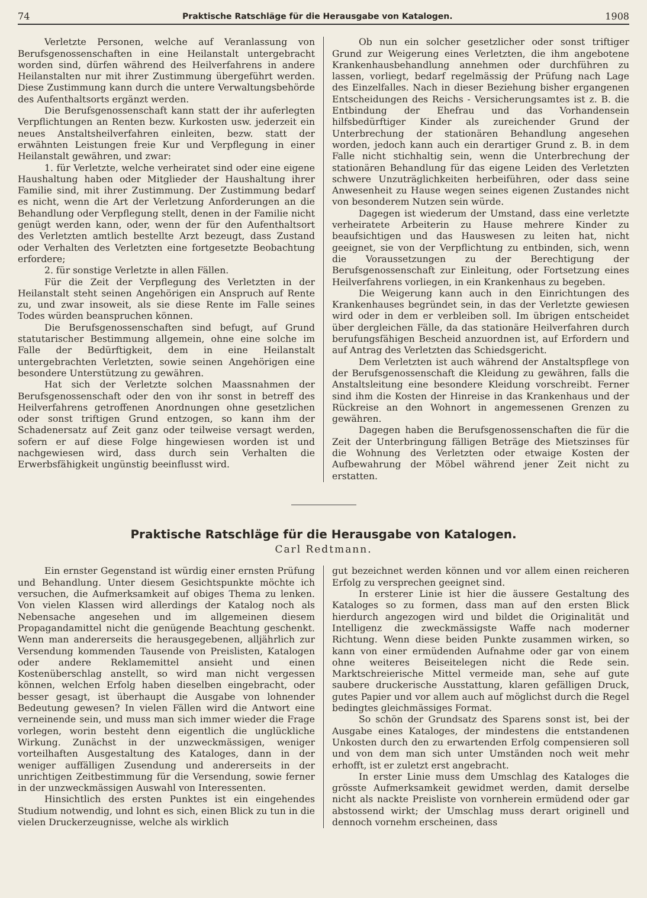74 Praktische Ratschläge für die Herausgabe von Katalogen. 1908
Verletzte Personen, welche auf Veranlassung von Berufsgenossenschaften in eine Heilanstalt untergebracht worden sind, dürfen während des Heilverfahrens in andere Heilanstalten nur mit ihrer Zustimmung übergeführt werden. Diese Zustimmung kann durch die untere Verwaltungsbehörde des Aufenthaltsorts ergänzt werden.
Die Berufsgenossenschaft kann statt der ihr auferlegten Verpflichtungen an Renten bezw. Kurkosten usw. jederzeit ein neues Anstaltsheilverfahren einleiten, bezw. statt der erwähnten Leistungen freie Kur und Verpflegung in einer Heilanstalt gewähren, und zwar:
1. für Verletzte, welche verheiratet sind oder eine eigene Haushaltung haben oder Mitglieder der Haushaltung ihrer Familie sind, mit ihrer Zustimmung. Der Zustimmung bedarf es nicht, wenn die Art der Verletzung Anforderungen an die Behandlung oder Verpflegung stellt, denen in der Familie nicht genügt werden kann, oder, wenn der für den Aufenthaltsort des Verletzten amtlich bestellte Arzt bezeugt, dass Zustand oder Verhalten des Verletzten eine fortgesetzte Beobachtung erfordere;
2. für sonstige Verletzte in allen Fällen.
Für die Zeit der Verpflegung des Verletzten in der Heilanstalt steht seinen Angehörigen ein Anspruch auf Rente zu, und zwar insoweit, als sie diese Rente im Falle seines Todes würden beanspruchen können.
Die Berufsgenossenschaften sind befugt, auf Grund statutarischer Bestimmung allgemein, ohne eine solche im Falle der Bedürftigkeit, dem in eine Heilanstalt untergebrachten Verletzten, sowie seinen Angehörigen eine besondere Unterstützung zu gewähren.
Hat sich der Verletzte solchen Maassnahmen der Berufsgenossenschaft oder den von ihr sonst in betreff des Heilverfahrens getroffenen Anordnungen ohne gesetzlichen oder sonst triftigen Grund entzogen, so kann ihm der Schadenersatz auf Zeit ganz oder teilweise versagt werden, sofern er auf diese Folge hingewiesen worden ist und nachgewiesen wird, dass durch sein Verhalten die Erwerbsfähigkeit ungünstig beeinflusst wird.
Ob nun ein solcher gesetzlicher oder sonst triftiger Grund zur Weigerung eines Verletzten, die ihm angebotene Krankenhausbehandlung annehmen oder durchführen zu lassen, vorliegt, bedarf regelmässig der Prüfung nach Lage des Einzelfalles. Nach in dieser Beziehung bisher ergangenen Entscheidungen des Reichs - Versicherungsamtes ist z. B. die Entbindung der Ehefrau und das Vorhandensein hilfsbedürftiger Kinder als zureichender Grund der Unterbrechung der stationären Behandlung angesehen worden, jedoch kann auch ein derartiger Grund z. B. in dem Falle nicht stichhaltig sein, wenn die Unterbrechung der stationären Behandlung für das eigene Leiden des Verletzten schwere Unzuträglichkeiten herbeiführen, oder dass seine Anwesenheit zu Hause wegen seines eigenen Zustandes nicht von besonderem Nutzen sein würde.
Dagegen ist wiederum der Umstand, dass eine verletzte verheiratete Arbeiterin zu Hause mehrere Kinder zu beaufsichtigen und das Hauswesen zu leiten hat, nicht geeignet, sie von der Verpflichtung zu entbinden, sich, wenn die Voraussetzungen zu der Berechtigung der Berufsgenossenschaft zur Einleitung, oder Fortsetzung eines Heilverfahrens vorliegen, in ein Krankenhaus zu begeben.
Die Weigerung kann auch in den Einrichtungen des Krankenhauses begründet sein, in das der Verletzte gewiesen wird oder in dem er verbleiben soll. Im übrigen entscheidet über dergleichen Fälle, da das stationäre Heilverfahren durch berufungsfähigen Bescheid anzuordnen ist, auf Erfordern und auf Antrag des Verletzten das Schiedsgericht.
Dem Verletzten ist auch während der Anstaltspflege von der Berufsgenossenschaft die Kleidung zu gewähren, falls die Anstaltsleitung eine besondere Kleidung vorschreibt. Ferner sind ihm die Kosten der Hinreise in das Krankenhaus und der Rückreise an den Wohnort in angemessenen Grenzen zu gewähren.
Dagegen haben die Berufsgenossenschaften die für die Zeit der Unterbringung fälligen Beträge des Mietszinses für die Wohnung des Verletzten oder etwaige Kosten der Aufbewahrung der Möbel während jener Zeit nicht zu erstatten.
Praktische Ratschläge für die Herausgabe von Katalogen.
Carl Redtmann.
Ein ernster Gegenstand ist würdig einer ernsten Prüfung und Behandlung. Unter diesem Gesichtspunkte möchte ich versuchen, die Aufmerksamkeit auf obiges Thema zu lenken. Von vielen Klassen wird allerdings der Katalog noch als Nebensache angesehen und im allgemeinen diesem Propagandamittel nicht die genügende Beachtung geschenkt. Wenn man andererseits die herausgegebenen, alljährlich zur Versendung kommenden Tausende von Preislisten, Katalogen oder andere Reklamemittel ansieht und einen Kostenüberschlag anstellt, so wird man nicht vergessen können, welchen Erfolg haben dieselben eingebracht, oder besser gesagt, ist überhaupt die Ausgabe von lohnender Bedeutung gewesen? In vielen Fällen wird die Antwort eine verneinende sein, und muss man sich immer wieder die Frage vorlegen, worin besteht denn eigentlich die unglückliche Wirkung. Zunächst in der unzweckmässigen, weniger vorteilhaften Ausgestaltung des Kataloges, dann in der weniger auffälligen Zusendung und andererseits in der unrichtigen Zeitbestimmung für die Versendung, sowie ferner in der unzweckmässigen Auswahl von Interessenten.
Hinsichtlich des ersten Punktes ist ein eingehendes Studium notwendig, und lohnt es sich, einen Blick zu tun in die vielen Druckerzeugnisse, welche als wirklich
gut bezeichnet werden können und vor allem einen reicheren Erfolg zu versprechen geeignet sind.
In ersterer Linie ist hier die äussere Gestaltung des Kataloges so zu formen, dass man auf den ersten Blick hierdurch angezogen wird und bildet die Originalität und Intelligenz die zweckmässigste Waffe nach moderner Richtung. Wenn diese beiden Punkte zusammen wirken, so kann von einer ermüdenden Aufnahme oder gar von einem ohne weiteres Beiseitelegen nicht die Rede sein. Marktschreierische Mittel vermeide man, sehe auf gute saubere druckerische Ausstattung, klaren gefälligen Druck, gutes Papier und vor allem auch auf möglichst durch die Regel bedingtes gleichmässiges Format.
So schön der Grundsatz des Sparens sonst ist, bei der Ausgabe eines Kataloges, der mindestens die entstandenen Unkosten durch den zu erwartenden Erfolg compensieren soll und von dem man sich unter Umständen noch weit mehr erhofft, ist er zuletzt erst angebracht.
In erster Linie muss dem Umschlag des Kataloges die grösste Aufmerksamkeit gewidmet werden, damit derselbe nicht als nackte Preisliste von vornherein ermüdend oder gar abstossend wirkt; der Umschlag muss derart originell und dennoch vornehm erscheinen, dass